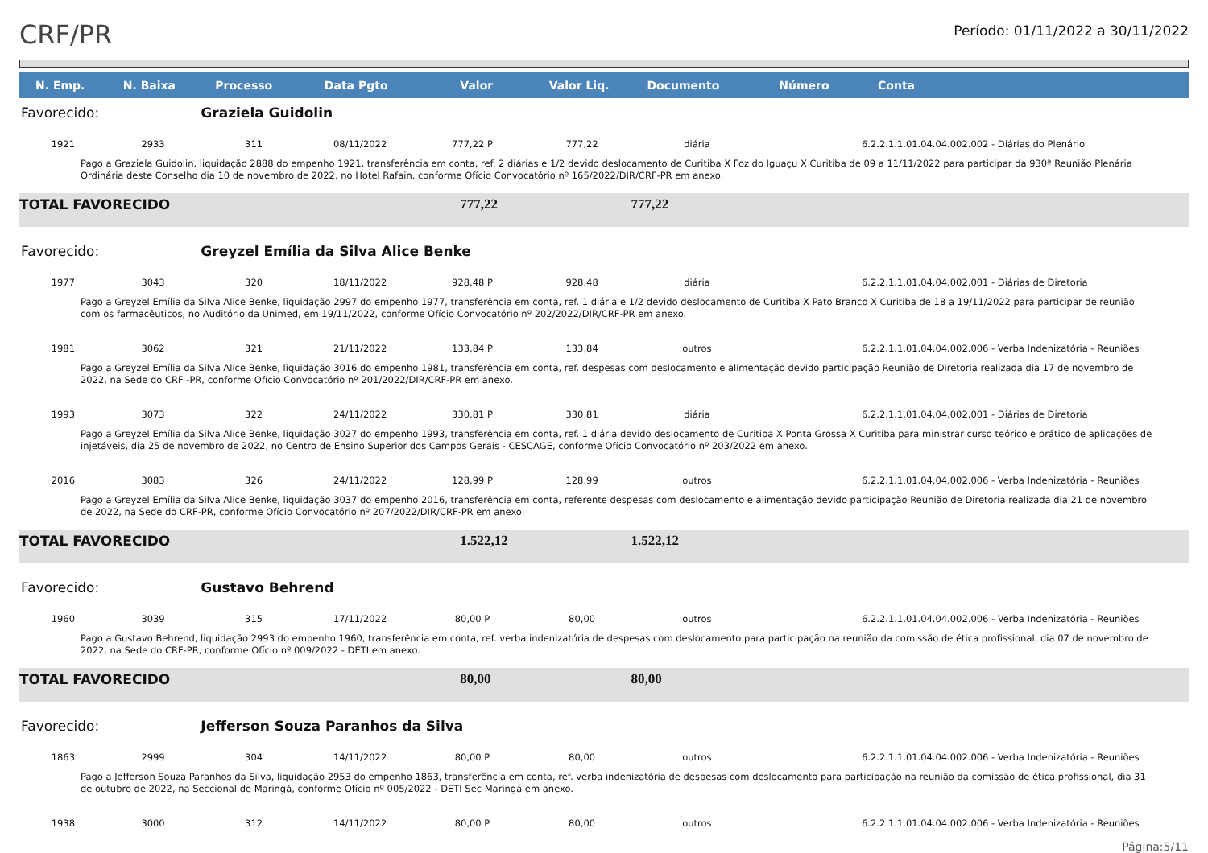CRF/PR
Período: 01/11/2022 a 30/11/2022
| N. Emp. | N. Baixa | Processo | Data Pgto | Valor | Valor Liq. | Documento | Número | Conta |
| --- | --- | --- | --- | --- | --- | --- | --- | --- |
| Favorecido: | | Graziela Guidolin | | | | | | |
| 1921 | 2933 | 311 | 08/11/2022 | 777,22 P | 777,22 | diária | | 6.2.2.1.1.01.04.04.002.002 - Diárias do Plenário |
| Pago a Graziela Guidolin, liquidação 2888 do empenho 1921, transferência em conta, ref. 2 diárias e 1/2 devido deslocamento de Curitiba X Foz do Iguaçu X Curitiba de 09 a 11/11/2022 para participar da 930ª Reunião Plenária Ordinária deste Conselho dia 10 de novembro de 2022, no Hotel Rafain, conforme Ofício Convocatório nº 165/2022/DIR/CRF-PR em anexo. | | | | | | | | |
| TOTAL FAVORECIDO | | | | 777,22 | | 777,22 | | |
| Favorecido: | | Greyzel Emília da Silva Alice Benke | | | | | | |
| 1977 | 3043 | 320 | 18/11/2022 | 928,48 P | 928,48 | diária | | 6.2.2.1.1.01.04.04.002.001 - Diárias de Diretoria |
| Pago a Greyzel Emília da Silva Alice Benke, liquidação 2997 do empenho 1977, transferência em conta, ref. 1 diária e 1/2 devido deslocamento de Curitiba X Pato Branco X Curitiba de 18 a 19/11/2022 para participar de reunião com os farmacêuticos, no Auditório da Unimed, em 19/11/2022, conforme Ofício Convocatório nº 202/2022/DIR/CRF-PR em anexo. | | | | | | | | |
| 1981 | 3062 | 321 | 21/11/2022 | 133,84 P | 133,84 | outros | | 6.2.2.1.1.01.04.04.002.006 - Verba Indenizatória - Reuniões |
| Pago a Greyzel Emília da Silva Alice Benke, liquidação 3016 do empenho 1981, transferência em conta, ref. despesas com deslocamento e alimentação devido participação Reunião de Diretoria realizada dia 17 de novembro de 2022, na Sede do CRF -PR, conforme Ofício Convocatório nº 201/2022/DIR/CRF-PR em anexo. | | | | | | | | |
| 1993 | 3073 | 322 | 24/11/2022 | 330,81 P | 330,81 | diária | | 6.2.2.1.1.01.04.04.002.001 - Diárias de Diretoria |
| Pago a Greyzel Emília da Silva Alice Benke, liquidação 3027 do empenho 1993, transferência em conta, ref. 1 diária devido deslocamento de Curitiba X Ponta Grossa X Curitiba para ministrar curso teórico e prático de aplicações de injetáveis, dia 25 de novembro de 2022, no Centro de Ensino Superior dos Campos Gerais - CESCAGE, conforme Ofício Convocatório nº 203/2022 em anexo. | | | | | | | | |
| 2016 | 3083 | 326 | 24/11/2022 | 128,99 P | 128,99 | outros | | 6.2.2.1.1.01.04.04.002.006 - Verba Indenizatória - Reuniões |
| Pago a Greyzel Emília da Silva Alice Benke, liquidação 3037 do empenho 2016, transferência em conta, referente despesas com deslocamento e alimentação devido participação Reunião de Diretoria realizada dia 21 de novembro de 2022, na Sede do CRF-PR, conforme Ofício Convocatório nº 207/2022/DIR/CRF-PR em anexo. | | | | | | | | |
| TOTAL FAVORECIDO | | | | 1.522,12 | | 1.522,12 | | |
| Favorecido: | | Gustavo Behrend | | | | | | |
| 1960 | 3039 | 315 | 17/11/2022 | 80,00 P | 80,00 | outros | | 6.2.2.1.1.01.04.04.002.006 - Verba Indenizatória - Reuniões |
| Pago a Gustavo Behrend, liquidação 2993 do empenho 1960, transferência em conta, ref. verba indenizatória de despesas com deslocamento para participação na reunião da comissão de ética profissional, dia 07 de novembro de 2022, na Sede do CRF-PR, conforme Ofício nº 009/2022 - DETI em anexo. | | | | | | | | |
| TOTAL FAVORECIDO | | | | 80,00 | | 80,00 | | |
| Favorecido: | | Jefferson Souza Paranhos da Silva | | | | | | |
| 1863 | 2999 | 304 | 14/11/2022 | 80,00 P | 80,00 | outros | | 6.2.2.1.1.01.04.04.002.006 - Verba Indenizatória - Reuniões |
| Pago a Jefferson Souza Paranhos da Silva, liquidação 2953 do empenho 1863, transferência em conta, ref. verba indenizatória de despesas com deslocamento para participação na reunião da comissão de ética profissional, dia 31 de outubro de 2022, na Seccional de Maringá, conforme Ofício nº 005/2022 - DETI Sec Maringá em anexo. | | | | | | | | |
| 1938 | 3000 | 312 | 14/11/2022 | 80,00 P | 80,00 | outros | | 6.2.2.1.1.01.04.04.002.006 - Verba Indenizatória - Reuniões |
Página:5/11